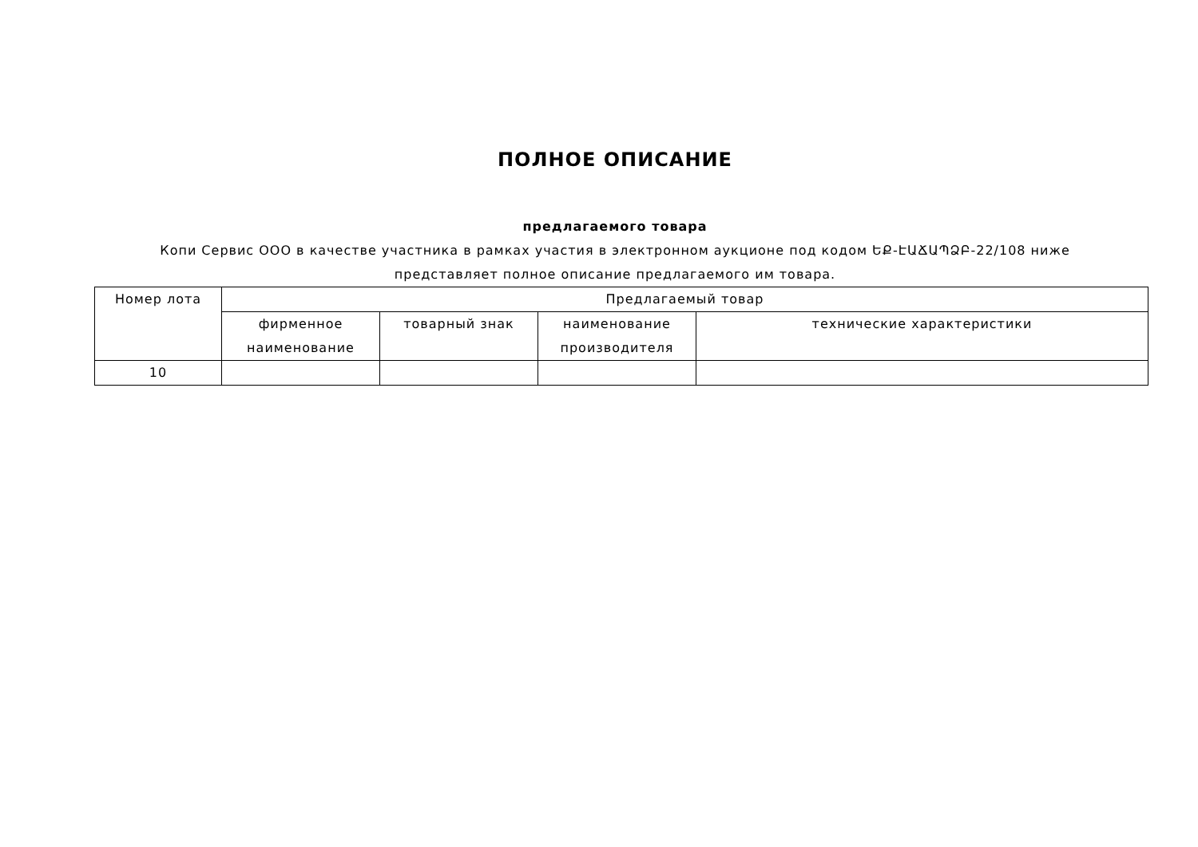ПОЛНОЕ ОПИСАНИЕ
предлагаемого товара
Копи Сервис ООО в качестве участника в рамках участия в электронном аукционе под кодом ԵՔ-ԷԱՃԱՊՁԲ-22/108 ниже
представляет полное описание предлагаемого им товара.
| Номер лота | Предлагаемый товар | | | |
| --- | --- | --- | --- | --- |
| | фирменное наименование | товарный знак | наименование производителя | технические характеристики |
| 10 | | | | |